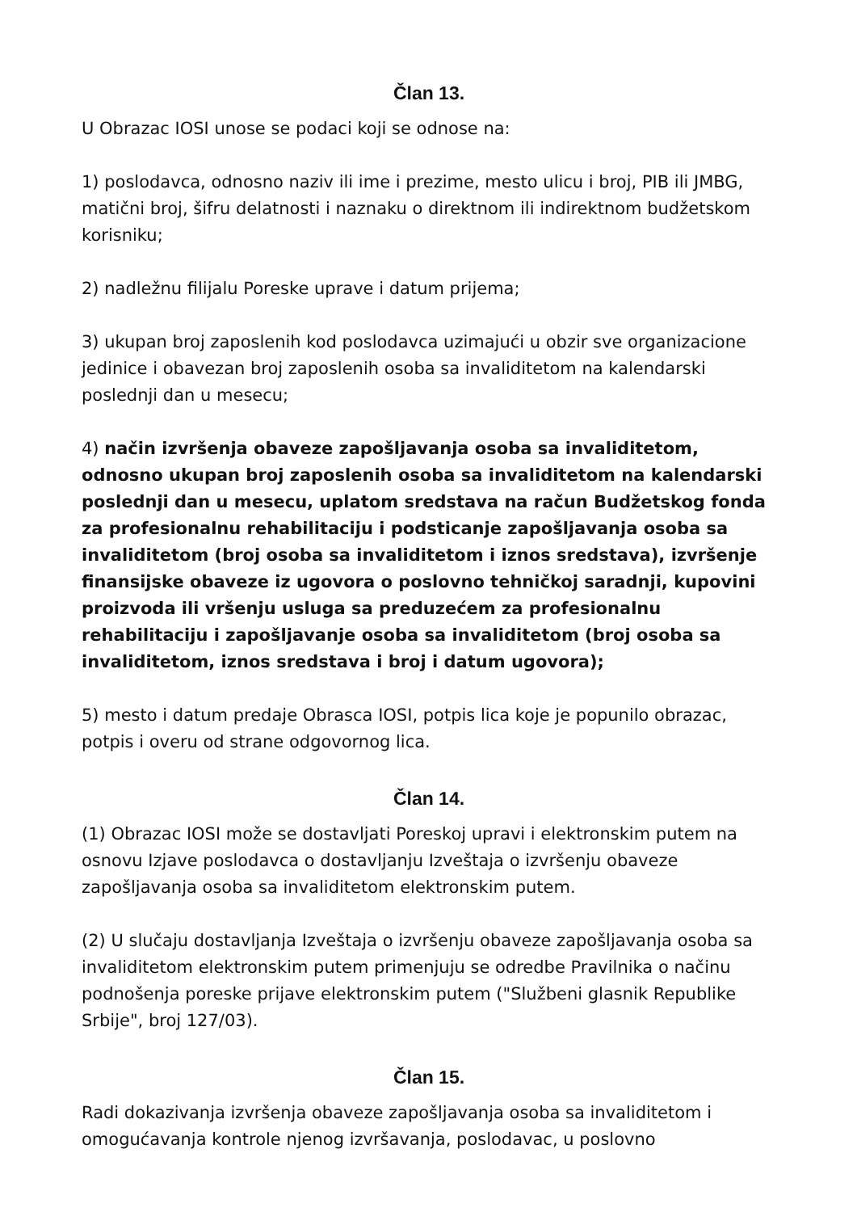Član 13.
U Obrazac IOSI unose se podaci koji se odnose na:
1) poslodavca, odnosno naziv ili ime i prezime, mesto ulicu i broj, PIB ili JMBG, matični broj, šifru delatnosti i naznaku o direktnom ili indirektnom budžetskom korisniku;
2) nadležnu filijalu Poreske uprave i datum prijema;
3) ukupan broj zaposlenih kod poslodavca uzimajući u obzir sve organizacione jedinice i obavezan broj zaposlenih osoba sa invaliditetom na kalendarski poslednji dan u mesecu;
4) način izvršenja obaveze zapošljavanja osoba sa invaliditetom, odnosno ukupan broj zaposlenih osoba sa invaliditetom na kalendarski poslednji dan u mesecu, uplatom sredstava na račun Budžetskog fonda za profesionalnu rehabilitaciju i podsticanje zapošljavanja osoba sa invaliditetom (broj osoba sa invaliditetom i iznos sredstava), izvršenje finansijske obaveze iz ugovora o poslovno tehničkoj saradnji, kupovini proizvoda ili vršenju usluga sa preduzećem za profesionalnu rehabilitaciju i zapošljavanje osoba sa invaliditetom (broj osoba sa invaliditetom, iznos sredstava i broj i datum ugovora);
5) mesto i datum predaje Obrasca IOSI, potpis lica koje je popunilo obrazac, potpis i overu od strane odgovornog lica.
Član 14.
(1) Obrazac IOSI može se dostavljati Poreskoj upravi i elektronskim putem na osnovu Izjave poslodavca o dostavljanju Izveštaja o izvršenju obaveze zapošljavanja osoba sa invaliditetom elektronskim putem.
(2) U slučaju dostavljanja Izveštaja o izvršenju obaveze zapošljavanja osoba sa invaliditetom elektronskim putem primenjuju se odredbe Pravilnika o načinu podnošenja poreske prijave elektronskim putem ("Službeni glasnik Republike Srbije", broj 127/03).
Član 15.
Radi dokazivanja izvršenja obaveze zapošljavanja osoba sa invaliditetom i omogućavanja kontrole njenog izvršavanja, poslodavac, u poslovno